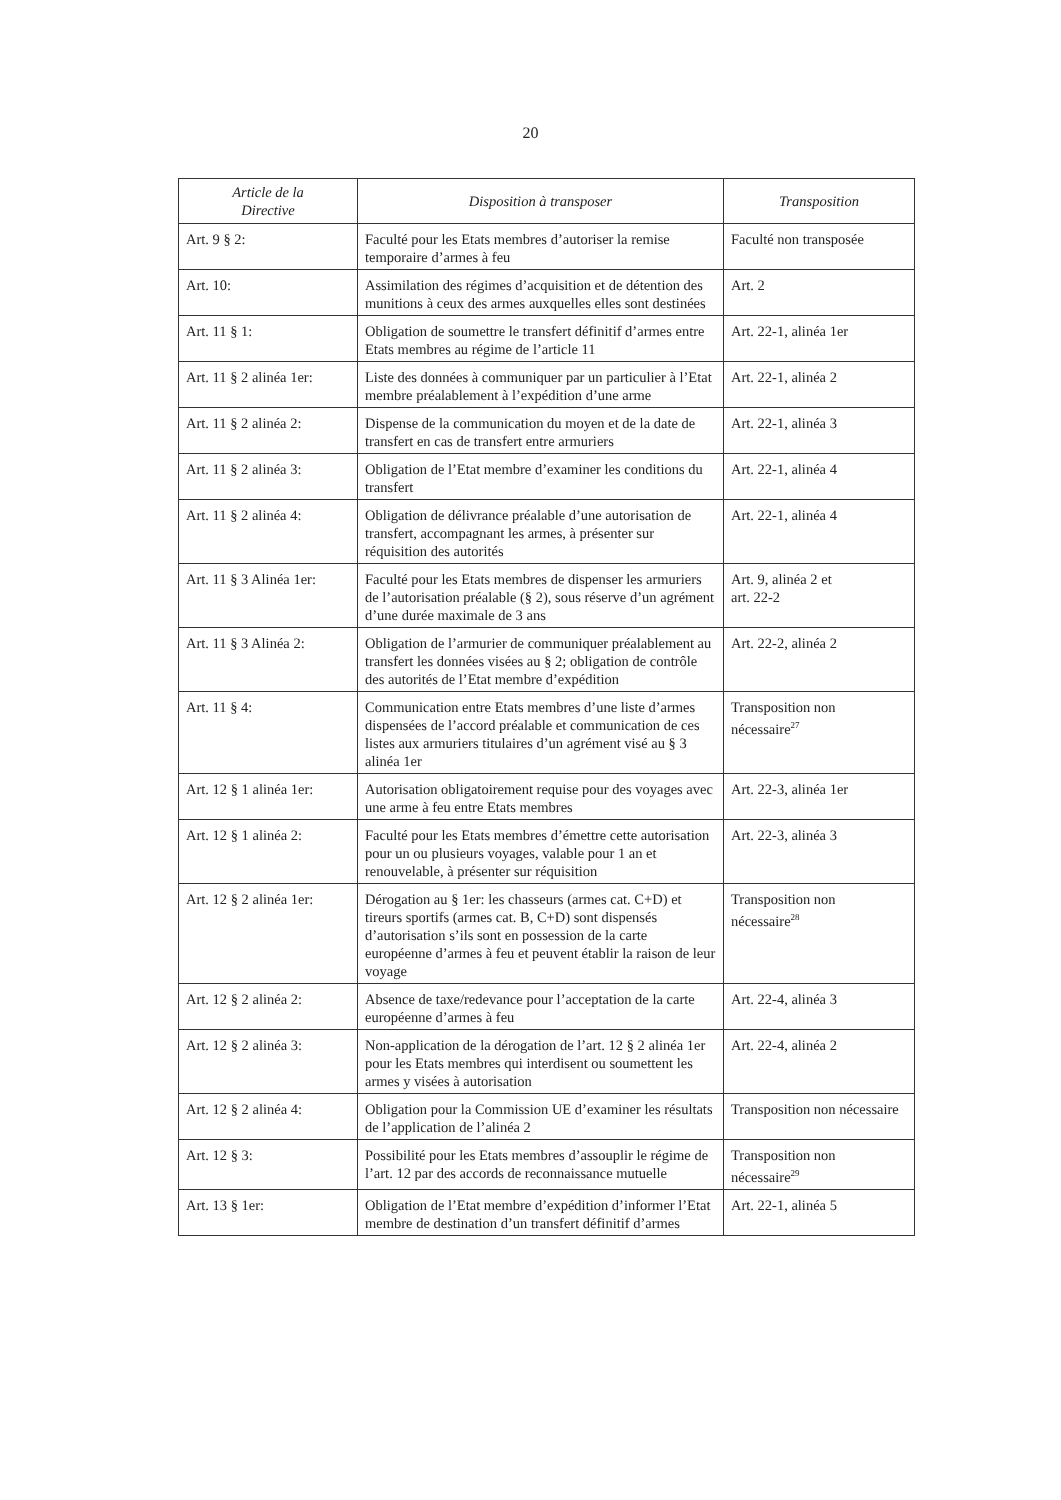20
| Article de la Directive | Disposition à transposer | Transposition |
| --- | --- | --- |
| Art. 9 § 2: | Faculté pour les Etats membres d’autoriser la remise temporaire d’armes à feu | Faculté non transposée |
| Art. 10: | Assimilation des régimes d’acquisition et de détention des munitions à ceux des armes auxquelles elles sont destinées | Art. 2 |
| Art. 11 § 1: | Obligation de soumettre le transfert définitif d’armes entre Etats membres au régime de l’article 11 | Art. 22-1, alinéa 1er |
| Art. 11 § 2 alinéa 1er: | Liste des données à communiquer par un particulier à l’Etat membre préalablement à l’expédition d’une arme | Art. 22-1, alinéa 2 |
| Art. 11 § 2 alinéa 2: | Dispense de la communication du moyen et de la date de transfert en cas de transfert entre armuriers | Art. 22-1, alinéa 3 |
| Art. 11 § 2 alinéa 3: | Obligation de l’Etat membre d’examiner les conditions du transfert | Art. 22-1, alinéa 4 |
| Art. 11 § 2 alinéa 4: | Obligation de délivrance préalable d’une autorisation de transfert, accompagnant les armes, à présenter sur réquisition des autorités | Art. 22-1, alinéa 4 |
| Art. 11 § 3 Alinéa 1er: | Faculté pour les Etats membres de dispenser les armuriers de l’autorisation préalable (§ 2), sous réserve d’un agrément d’une durée maximale de 3 ans | Art. 9, alinéa 2 et art. 22-2 |
| Art. 11 § 3 Alinéa 2: | Obligation de l’armurier de communiquer préalablement au transfert les données visées au § 2; obligation de contrôle des autorités de l’Etat membre d’expédition | Art. 22-2, alinéa 2 |
| Art. 11 § 4: | Communication entre Etats membres d’une liste d’armes dispensées de l’accord préalable et communication de ces listes aux armuriers titulaires d’un agrément visé au § 3 alinéa 1er | Transposition non nécessaire<sup>27</sup> |
| Art. 12 § 1 alinéa 1er: | Autorisation obligatoirement requise pour des voyages avec une arme à feu entre Etats membres | Art. 22-3, alinéa 1er |
| Art. 12 § 1 alinéa 2: | Faculté pour les Etats membres d’émettre cette autorisation pour un ou plusieurs voyages, valable pour 1 an et renouvelable, à présenter sur réquisition | Art. 22-3, alinéa 3 |
| Art. 12 § 2 alinéa 1er: | Dérogation au § 1er: les chasseurs (armes cat. C+D) et tireurs sportifs (armes cat. B, C+D) sont dispensés d’autorisation s’ils sont en possession de la carte européenne d’armes à feu et peuvent établir la raison de leur voyage | Transposition non nécessaire<sup>28</sup> |
| Art. 12 § 2 alinéa 2: | Absence de taxe/redevance pour l’acceptation de la carte européenne d’armes à feu | Art. 22-4, alinéa 3 |
| Art. 12 § 2 alinéa 3: | Non-application de la dérogation de l’art. 12 § 2 alinéa 1er pour les Etats membres qui interdisent ou soumettent les armes y visées à autorisation | Art. 22-4, alinéa 2 |
| Art. 12 § 2 alinéa 4: | Obligation pour la Commission UE d’examiner les résultats de l’application de l’alinéa 2 | Transposition non nécessaire |
| Art. 12 § 3: | Possibilité pour les Etats membres d’assouplir le régime de l’art. 12 par des accords de reconnaissance mutuelle | Transposition non nécessaire<sup>29</sup> |
| Art. 13 § 1er: | Obligation de l’Etat membre d’expédition d’informer l’Etat membre de destination d’un transfert définitif d’armes | Art. 22-1, alinéa 5 |